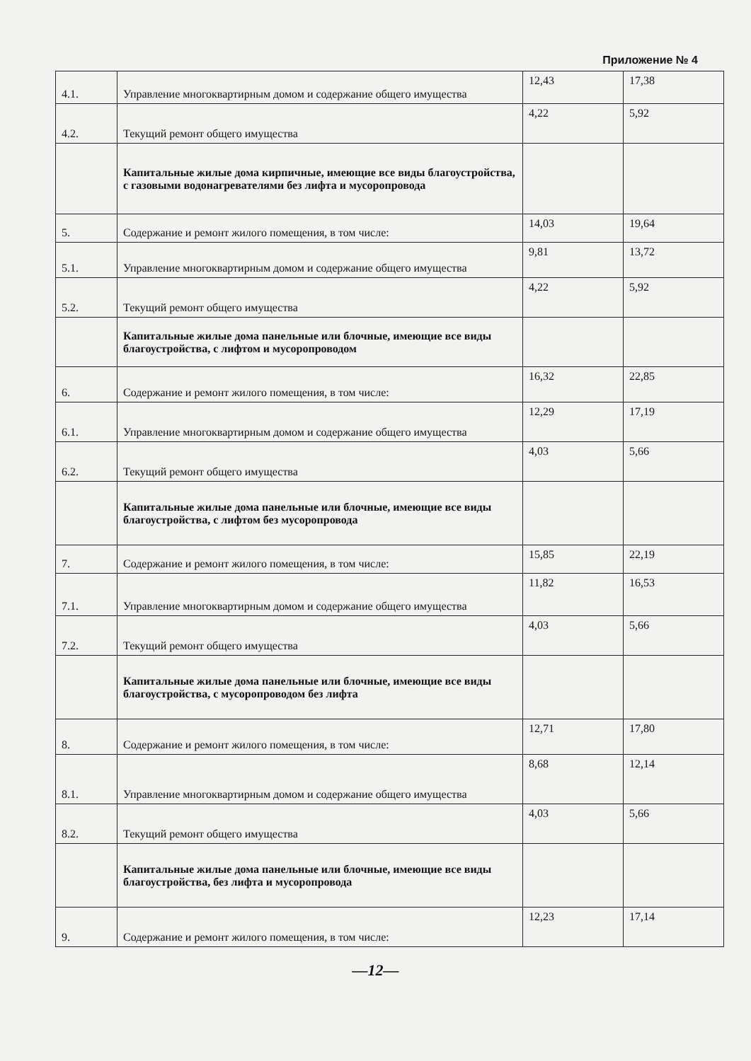Приложение № 4
| 4.1. | Управление многоквартирным домом и содержание общего имущества | 12,43 | 17,38 |
| 4.2. | Текущий ремонт общего имущества | 4,22 | 5,92 |
| | Капитальные жилые дома кирпичные, имеющие все виды благоустройства, с газовыми водонагревателями без лифта и мусоропровода | | |
| 5. | Содержание и ремонт жилого помещения, в том числе: | 14,03 | 19,64 |
| 5.1. | Управление многоквартирным домом и содержание общего имущества | 9,81 | 13,72 |
| 5.2. | Текущий ремонт общего имущества | 4,22 | 5,92 |
| | Капитальные жилые дома панельные или блочные, имеющие все виды благоустройства, с лифтом и мусоропроводом | | |
| 6. | Содержание и ремонт жилого помещения, в том числе: | 16,32 | 22,85 |
| 6.1. | Управление многоквартирным домом и содержание общего имущества | 12,29 | 17,19 |
| 6.2. | Текущий ремонт общего имущества | 4,03 | 5,66 |
| | Капитальные жилые дома панельные или блочные, имеющие все виды благоустройства, с лифтом без мусоропровода | | |
| 7. | Содержание и ремонт жилого помещения, в том числе: | 15,85 | 22,19 |
| 7.1. | Управление многоквартирным домом и содержание общего имущества | 11,82 | 16,53 |
| 7.2. | Текущий ремонт общего имущества | 4,03 | 5,66 |
| | Капитальные жилые дома панельные или блочные, имеющие все виды благоустройства, с мусоропроводом без лифта | | |
| 8. | Содержание и ремонт жилого помещения, в том числе: | 12,71 | 17,80 |
| 8.1. | Управление многоквартирным домом и содержание общего имущества | 8,68 | 12,14 |
| 8.2. | Текущий ремонт общего имущества | 4,03 | 5,66 |
| | Капитальные жилые дома панельные или блочные, имеющие все виды благоустройства, без лифта и мусоропровода | | |
| 9. | Содержание и ремонт жилого помещения, в том числе: | 12,23 | 17,14 |
—12—